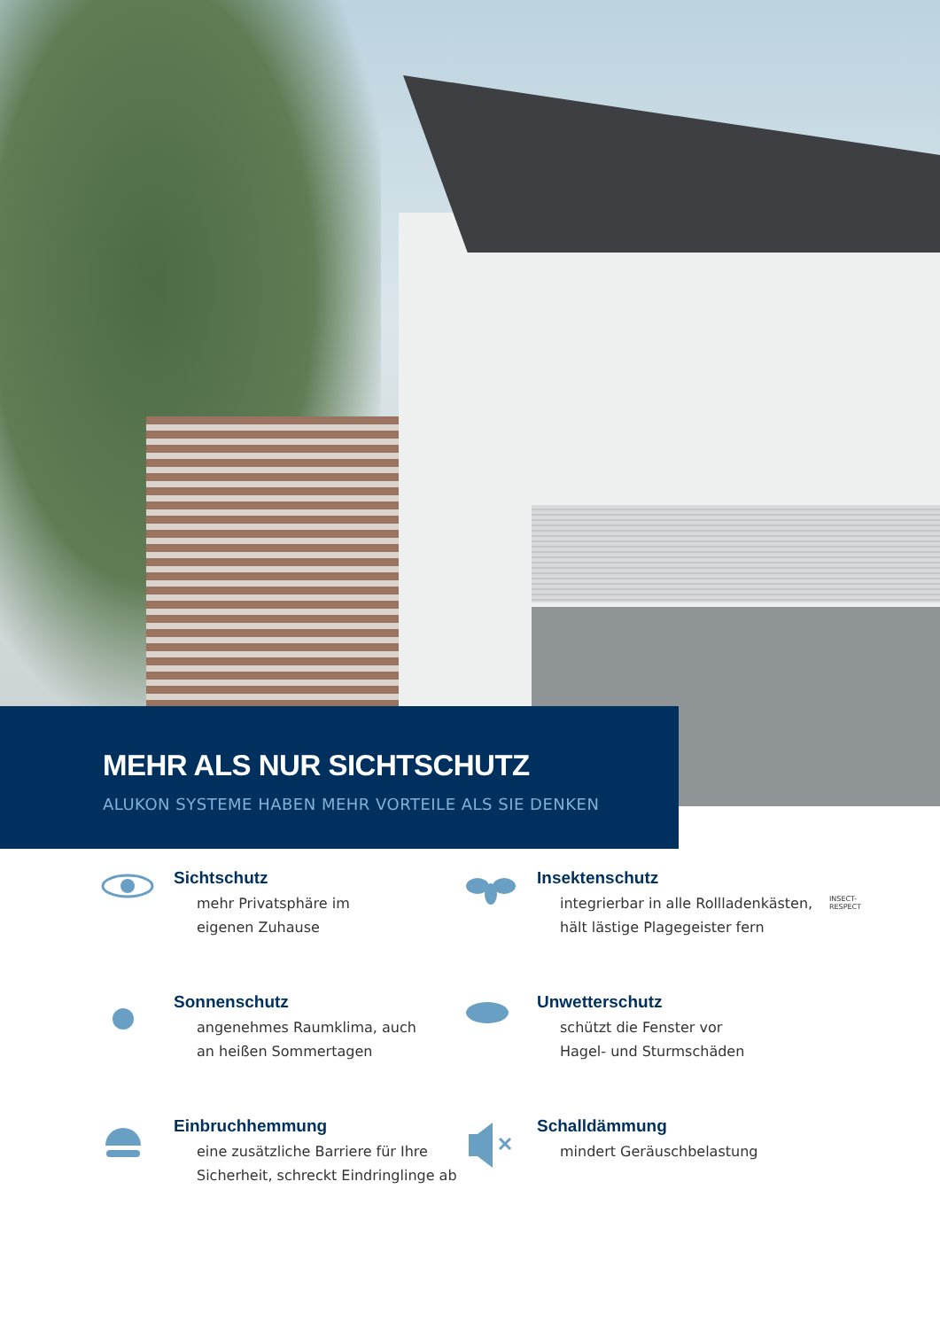MEHR ALS NUR SICHTSCHUTZ
ALUKON SYSTEME HABEN MEHR VORTEILE ALS SIE DENKEN
Sichtschutz
mehr Privatsphäre im
eigenen Zuhause
Insektenschutz
integrierbar in alle Rollladenkästen,
hält lästige Plagegeister fern
INSECT-RESPECT
Sonnenschutz
angenehmes Raumklima, auch
an heißen Sommertagen
Unwetterschutz
schützt die Fenster vor
Hagel- und Sturmschäden
Einbruchhemmung
eine zusätzliche Barriere für Ihre
Sicherheit, schreckt Eindringlinge ab
Schalldämmung
mindert Geräuschbelastung